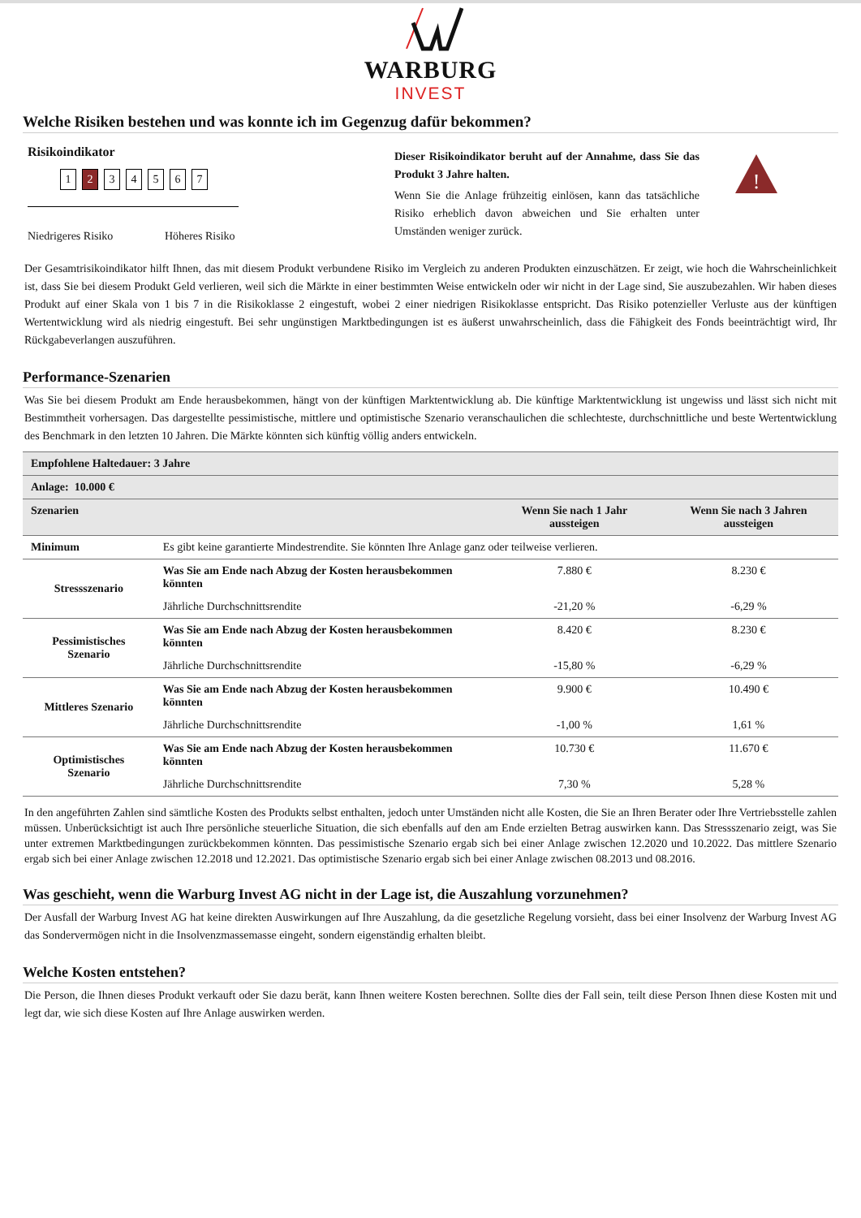WARBURG
INVEST
Welche Risiken bestehen und was konnte ich im Gegenzug dafür bekommen?
Risikoindikator
1 2 34567
Niedrigeres Risiko Höheres Risiko
Dieser Risikoindikator beruht auf der Annahme, dass Sie das Produkt 3 Jahre halten.
Wenn Sie die Anlage frühzeitig einlösen, kann das tatsächliche Risiko erheblich davon abweichen und Sie erhalten unter Umständen weniger zurück.
!
Der Gesamtrisikoindikator hilft Ihnen, das mit diesem Produkt verbundene Risiko im Vergleich zu anderen Produkten einzuschätzen. Er zeigt, wie hoch die Wahrscheinlichkeit ist, dass Sie bei diesem Produkt Geld verlieren, weil sich die Märkte in einer bestimmten Weise entwickeln oder wir nicht in der Lage sind, Sie auszubezahlen. Wir haben dieses Produkt auf einer Skala von 1 bis 7 in die Risikoklasse 2 eingestuft, wobei 2 einer niedrigen Risikoklasse entspricht. Das Risiko potenzieller Verluste aus der künftigen Wertentwicklung wird als niedrig eingestuft. Bei sehr ungünstigen Marktbedingungen ist es äußerst unwahrscheinlich, dass die Fähigkeit des Fonds beeinträchtigt wird, Ihr Rückgabeverlangen auszuführen.
Performance-Szenarien
Was Sie bei diesem Produkt am Ende herausbekommen, hängt von der künftigen Marktentwicklung ab. Die künftige Marktentwicklung ist ungewiss und lässt sich nicht mit Bestimmtheit vorhersagen. Das dargestellte pessimistische, mittlere und optimistische Szenario veranschaulichen die schlechteste, durchschnittliche und beste Wertentwicklung des Benchmark in den letzten 10 Jahren. Die Märkte könnten sich künftig völlig anders entwickeln.
| Empfohlene Haltedauer: 3 Jahre | | | |
| Anlage: 10.000 € | | | |
| Szenarien | | Wenn Sie nach 1 Jahr aussteigen | Wenn Sie nach 3 Jahren aussteigen |
| Minimum | Es gibt keine garantierte Mindestrendite. Sie könnten Ihre Anlage ganz oder teilweise verlieren. | | |
| Stressszenario | Was Sie am Ende nach Abzug der Kosten herausbekommen könnten | 7.880 € | 8.230 € |
| | Jährliche Durchschnittsrendite | -21,20 % | -6,29 % |
| Pessimistisches Szenario | Was Sie am Ende nach Abzug der Kosten herausbekommen könnten | 8.420 € | 8.230 € |
| | Jährliche Durchschnittsrendite | -15,80 % | -6,29 % |
| Mittleres Szenario | Was Sie am Ende nach Abzug der Kosten herausbekommen könnten | 9.900 € | 10.490 € |
| | Jährliche Durchschnittsrendite | -1,00 % | 1,61 % |
| Optimistisches Szenario | Was Sie am Ende nach Abzug der Kosten herausbekommen könnten | 10.730 € | 11.670 € |
| | Jährliche Durchschnittsrendite | 7,30 % | 5,28 % |
In den angeführten Zahlen sind sämtliche Kosten des Produkts selbst enthalten, jedoch unter Umständen nicht alle Kosten, die Sie an Ihren Berater oder Ihre Vertriebsstelle zahlen müssen. Unberücksichtigt ist auch Ihre persönliche steuerliche Situation, die sich ebenfalls auf den am Ende erzielten Betrag auswirken kann. Das Stressszenario zeigt, was Sie unter extremen Marktbedingungen zurückbekommen könnten. Das pessimistische Szenario ergab sich bei einer Anlage zwischen 12.2020 und 10.2022. Das mittlere Szenario ergab sich bei einer Anlage zwischen 12.2018 und 12.2021. Das optimistische Szenario ergab sich bei einer Anlage zwischen 08.2013 und 08.2016.
Was geschieht, wenn die Warburg Invest AG nicht in der Lage ist, die Auszahlung vorzunehmen?
Der Ausfall der Warburg Invest AG hat keine direkten Auswirkungen auf Ihre Auszahlung, da die gesetzliche Regelung vorsieht, dass bei einer Insolvenz der Warburg Invest AG das Sondervermögen nicht in die Insolvenzmassemasse eingeht, sondern eigenständig erhalten bleibt.
Welche Kosten entstehen?
Die Person, die Ihnen dieses Produkt verkauft oder Sie dazu berät, kann Ihnen weitere Kosten berechnen. Sollte dies der Fall sein, teilt diese Person Ihnen diese Kosten mit und legt dar, wie sich diese Kosten auf Ihre Anlage auswirken werden.